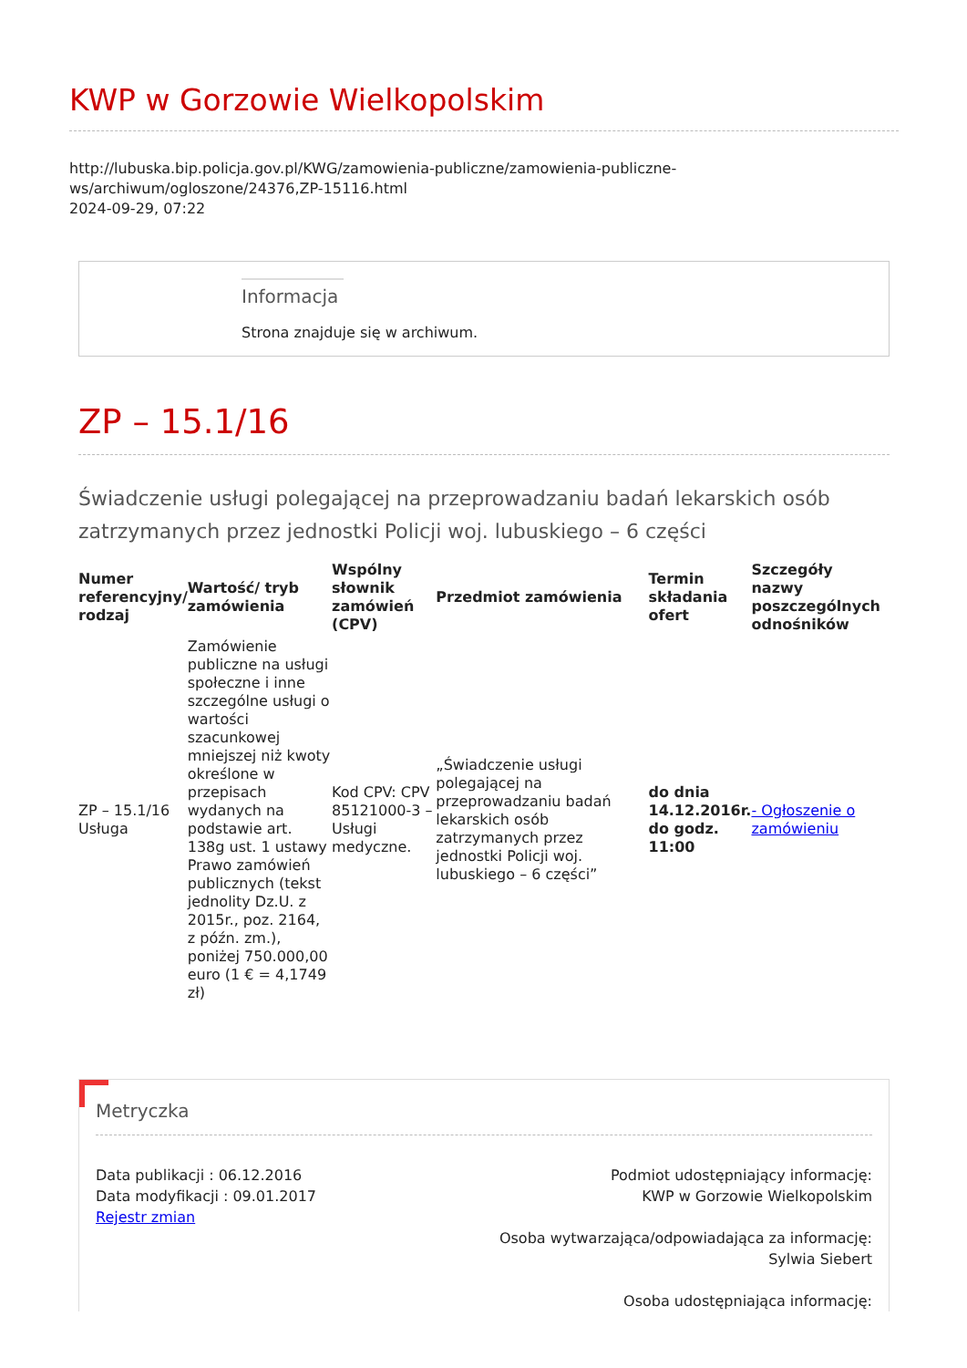KWP w Gorzowie Wielkopolskim
http://lubuska.bip.policja.gov.pl/KWG/zamowienia-publiczne/zamowienia-publiczne-ws/archiwum/ogloszone/24376,ZP-15116.html
2024-09-29, 07:22
Informacja
Strona znajduje się w archiwum.
ZP – 15.1/16
Świadczenie usługi polegającej na przeprowadzaniu badań lekarskich osób zatrzymanych przez jednostki Policji woj. lubuskiego – 6 części
| Numer referencyjny/ rodzaj | Wartość/ tryb zamówienia | Wspólny słownik zamówień (CPV) | Przedmiot zamówienia | Termin składania ofert | Szczegóły nazwy poszczególnych odnośników |
| --- | --- | --- | --- | --- | --- |
| ZP – 15.1/16 Usługa | Zamówienie publiczne na usługi społeczne i inne szczególne usługi o wartości szacunkowej mniejszej niż kwoty określone w przepisach wydanych na podstawie art. 138g ust. 1 ustawy Prawo zamówień publicznych (tekst jednolity Dz.U. z 2015r., poz. 2164, z późn. zm.), poniżej 750.000,00 euro (1 € = 4,1749 zł) | Kod CPV: CPV 85121000-3 – Usługi medyczne. | „Świadczenie usługi polegającej na przeprowadzaniu badań lekarskich osób zatrzymanych przez jednostki Policji woj. lubuskiego – 6 części” | do dnia 14.12.2016r. do godz. 11:00 | - Ogłoszenie o zamówieniu |
Metryczka
Data publikacji : 06.12.2016
Data modyfikacji : 09.01.2017
Rejestr zmian
Podmiot udostępniający informację:
KWP w Gorzowie Wielkopolskim
Osoba wytwarzająca/odpowiadająca za informację:
Sylwia Siebert
Osoba udostępniająca informację: